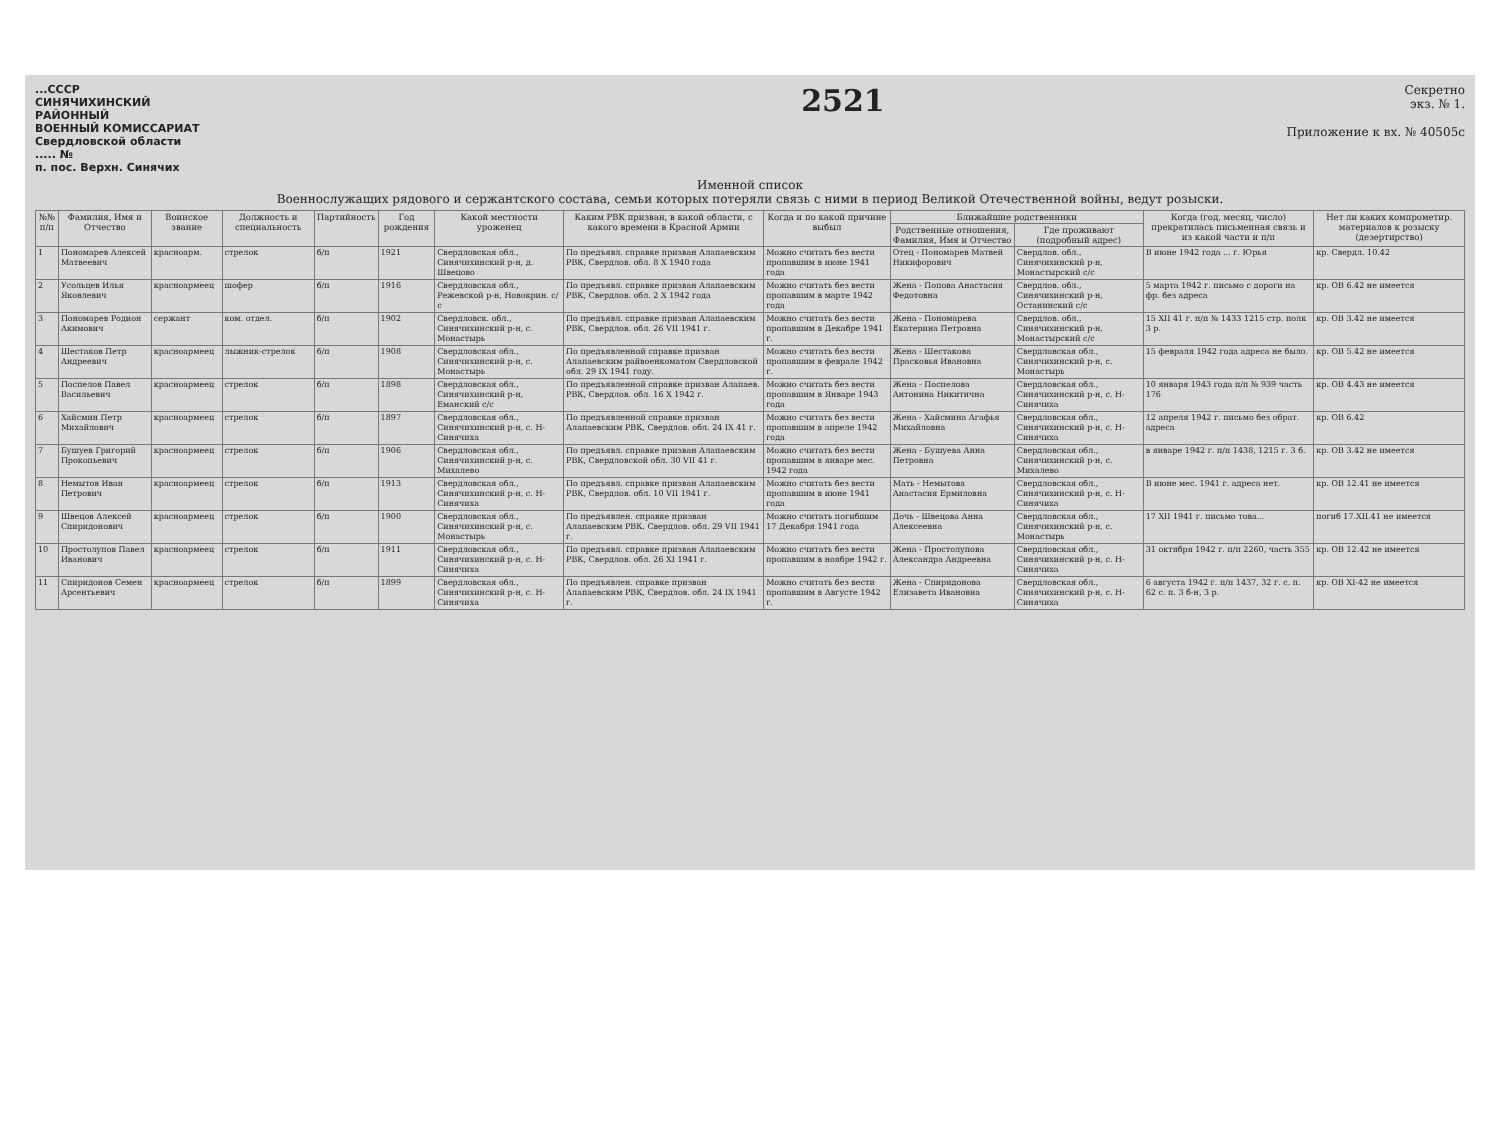...СССР
СИНЯЧИХИНСКИЙ
РАЙОННЫЙ
ВОЕННЫЙ КОМИССАРИАТ
Свердловской области
..... №
п. пос. Верхн. Синячих
2521
Секретно
экз. № 1.
Приложение к вх. № 40505с
Именной список
Военнослужащих рядового и сержантского состава, семьи которых потеряли связь с ними в период Великой Отечественной войны, ведут розыски.
| №№ п/п | Фамилия, Имя и Отчество | Воинское звание | Должность и специальность | Партийность | Год рождения | Какой местности уроженец | Каким РВК призван, в какой области, с какого времени в Красной Армии | Когда и по какой причине выбыл | Ближайшие родственники | | Когда (год, месяц, число) прекратилась письменная связь и из какой части и п/п | Нет ли каких компрометир. материалов к розыску (дезертирство) |
| --- | --- | --- | --- | --- | --- | --- | --- | --- | --- | --- | --- | --- |
| | | | | | | | | | Родственные отношения, Фамилия, Имя и Отчество | Где проживают (подробный адрес) | | |
| 1 | Пономарев Алексей Матвеевич | красноарм. | стрелок | б/п | 1921 | Свердловская обл., Синячихинский р-н, д. Швецово | По предъявл. справке призван Алапаевским РВК, Свердлов. обл. 8 X 1940 года | Можно считать без вести пропавшим в июне 1941 года | Отец - Пономарев Матвей Никифорович | Свердлов. обл., Синячихинский р-н, Монастырский с/с | В июне 1942 года ... г. Юрья | кр. Свердл. 10.42 |
| 2 | Усольцев Илья Яковлевич | красноармеец | шофер | б/п | 1916 | Свердловская обл., Режевской р-н, Новокрин. с/с | По предъявл. справке призван Алапаевским РВК, Свердлов. обл. 2 X 1942 года | Можно считать без вести пропавшим в марте 1942 года | Жена - Попова Анастасия Федотовна | Свердлов. обл., Синячихинский р-н, Останинский с/с | 5 марта 1942 г. письмо с дороги на фр. без адреса | кр. ОВ 6.42 не имеется |
| 3 | Пономарев Родион Акимович | сержант | ком. отдел. | б/п | 1902 | Свердловск. обл., Синячихинский р-н, с. Монастырь | По предъявл. справке призван Алапаевским РВК, Свердлов. обл. 26 VII 1941 г. | Можно считать без вести пропавшим в Декабре 1941 г. | Жена - Пономарева Екатерина Петровна | Свердлов. обл., Синячихинский р-н, Монастырский с/с | 15 XII 41 г. п/п № 1433 1215 стр. полк 3 р. | кр. ОВ 3.42 не имеется |
| 4 | Шестаков Петр Андреевич | красноармеец | лыжник-стрелок | б/п | 1908 | Свердловская обл., Синячихинский р-н, с. Монастырь | По предъявленной справке призван Алапаевским райвоенкоматом Свердловской обл. 29 IX 1941 году. | Можно считать без вести пропавшим в феврале 1942 г. | Жена - Шестакова Прасковья Ивановна | Свердловская обл., Синячихинский р-н, с. Монастырь | 15 февраля 1942 года адреса не было. | кр. ОВ 5.42 не имеется |
| 5 | Поспелов Павел Васильевич | красноармеец | стрелок | б/п | 1898 | Свердловская обл., Синячихинский р-н, Еманский с/с | По предъявленной справке призван Алапаев. РВК, Свердлов. обл. 16 X 1942 г. | Можно считать без вести пропавшим в Январе 1943 года | Жена - Поспелова Антонина Никитична | Свердловская обл., Синячихинский р-н, с. Н-Синячиха | 10 января 1943 года п/п № 939 часть 176 | кр. ОВ 4.43 не имеется |
| 6 | Хайсмин Петр Михайлович | красноармеец | стрелок | б/п | 1897 | Свердловская обл., Синячихинский р-н, с. Н-Синячиха | По предъявленной справке призван Алапаевским РВК, Свердлов. обл. 24 IX 41 г. | Можно считать без вести пропавшим в апреле 1942 года | Жена - Хайсмина Агафья Михайловна | Свердловская обл., Синячихинский р-н, с. Н-Синячиха | 12 апреля 1942 г. письмо без обрат. адреса | кр. ОВ 6.42 |
| 7 | Бушуев Григорий Прокопьевич | красноармеец | стрелок | б/п | 1906 | Свердловская обл., Синячихинский р-н, с. Михалево | По предъявл. справке призван Алапаевским РВК, Свердловской обл. 30 VII 41 г. | Можно считать без вести пропавшим в январе мес. 1942 года | Жена - Бушуева Анна Петровна | Свердловская обл., Синячихинский р-н, с. Михалево | в январе 1942 г. п/п 1438, 1215 г. 3 б. | кр. ОВ 3.42 не имеется |
| 8 | Немытов Иван Петрович | красноармеец | стрелок | б/п | 1913 | Свердловская обл., Синячихинский р-н, с. Н-Синячиха | По предъявл. справке призван Алапаевским РВК, Свердлов. обл. 10 VII 1941 г. | Можно считать без вести пропавшим в июне 1941 года | Мать - Немытова Анастасия Ермиловна | Свердловская обл., Синячихинский р-н, с. Н-Синячиха | В июне мес. 1941 г. адреса нет. | кр. ОВ 12.41 не имеется |
| 9 | Швецов Алексей Спиридонович | красноармеец | стрелок | б/п | 1900 | Свердловская обл., Синячихинский р-н, с. Монастырь | По предъявлен. справке призван Алапаевским РВК, Свердлов. обл. 29 VII 1941 г. | Можно считать погибшим 17 Декабря 1941 года | Дочь - Швецова Анна Алексеевна | Свердловская обл., Синячихинский р-н, с. Монастырь | 17 XII 1941 г. письмо това... | погиб 17.XII.41 не имеется |
| 10 | Простолупов Павел Иванович | красноармеец | стрелок | б/п | 1911 | Свердловская обл., Синячихинский р-н, с. Н-Синячиха | По предъявл. справке призван Алапаевским РВК, Свердлов. обл. 26 XI 1941 г. | Можно считать без вести пропавшим в ноябре 1942 г. | Жена - Простолупова Александра Андреевна | Свердловская обл., Синячихинский р-н, с. Н-Синячиха | 31 октября 1942 г. п/п 2260, часть 355 | кр. ОВ 12.42 не имеется |
| 11 | Спиридонов Семен Арсентьевич | красноармеец | стрелок | б/п | 1899 | Свердловская обл., Синячихинский р-н, с. Н-Синячиха | По предъявлен. справке призван Алапаевским РВК, Свердлов. обл. 24 IX 1941 г. | Можно считать без вести пропавшим в Августе 1942 г. | Жена - Спиридонова Елизавета Ивановна | Свердловская обл., Синячихинский р-н, с. Н-Синячиха | 6 августа 1942 г. п/п 1437, 32 г. с. п. 62 с. п. 3 б-н, 3 р. | кр. ОВ XI-42 не имеется |